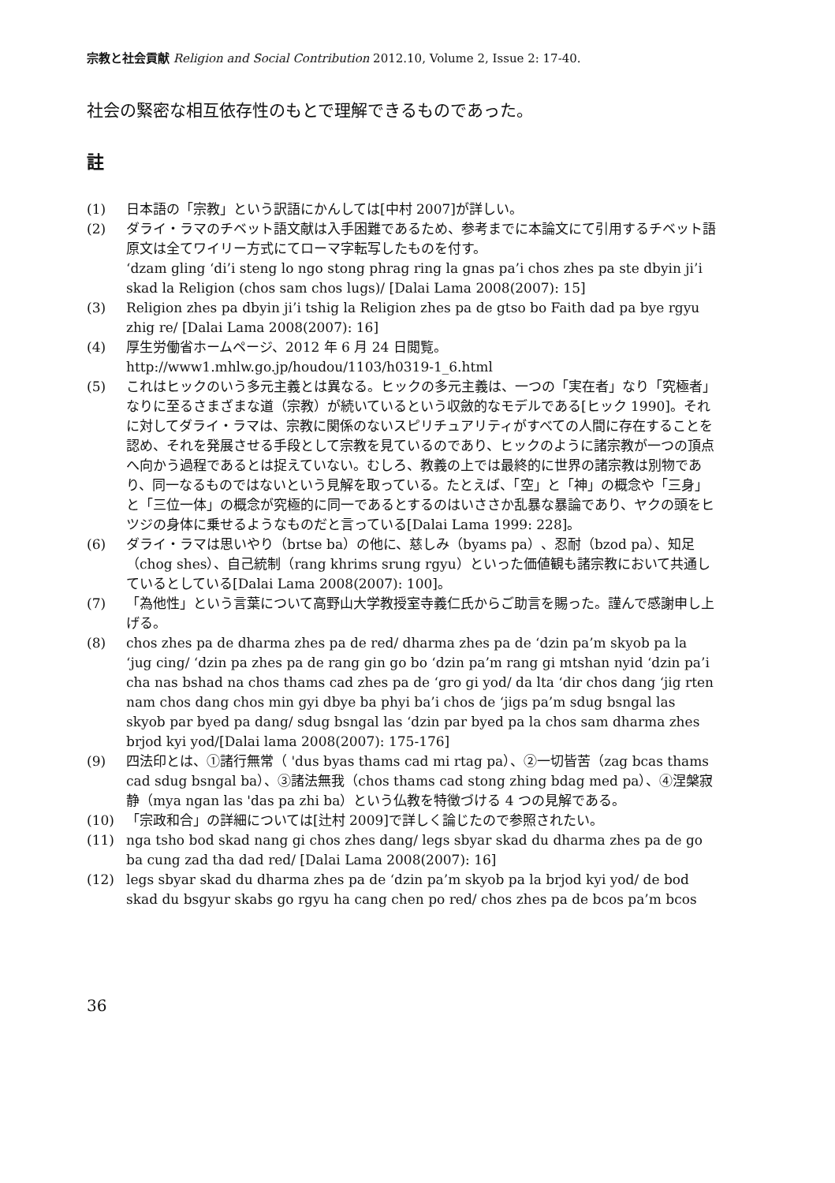宗教と社会貢献 Religion and Social Contribution 2012.10, Volume 2, Issue 2: 17-40.
社会の緊密な相互依存性のもとで理解できるものであった。
註
(1) 日本語の「宗教」という訳語にかんしては[中村 2007]が詳しい。
(2) ダライ・ラマのチベット語文献は入手困難であるため、参考までに本論文にて引用するチベット語原文は全てワイリー方式にてローマ字転写したものを付す。
‘dzam gling ‘di’i steng lo ngo stong phrag ring la gnas pa’i chos zhes pa ste dbyin ji’i skad la Religion (chos sam chos lugs)/ [Dalai Lama 2008(2007): 15]
(3) Religion zhes pa dbyin ji’i tshig la Religion zhes pa de gtso bo Faith dad pa bye rgyu zhig re/ [Dalai Lama 2008(2007): 16]
(4) 厚生労働省ホームページ、2012 年 6 月 24 日閲覧。
http://www1.mhlw.go.jp/houdou/1103/h0319-1_6.html
(5) これはヒックのいう多元主義とは異なる。ヒックの多元主義は、一つの「実在者」なり「究極者」なりに至るさまざまな道（宗教）が続いているという収斂的なモデルである[ヒック 1990]。それに対してダライ・ラマは、宗教に関係のないスピリチュアリティがすべての人間に存在することを認め、それを発展させる手段として宗教を見ているのであり、ヒックのように諸宗教が一つの頂点へ向かう過程であるとは捉えていない。むしろ、教義の上では最終的に世界の諸宗教は別物であり、同一なるものではないという見解を取っている。たとえば、「空」と「神」の概念や「三身」と「三位一体」の概念が究極的に同一であるとするのはいささか乱暴な暴論であり、ヤクの頭をヒツジの身体に乗せるようなものだと言っている[Dalai Lama 1999: 228]。
(6) ダライ・ラマは思いやり（brtse ba）の他に、慈しみ（byams pa）、忍耐（bzod pa）、知足（chog shes）、自己統制（rang khrims srung rgyu）といった価値観も諸宗教において共通しているとしている[Dalai Lama 2008(2007): 100]。
(7) 「為他性」という言葉について高野山大学教授室寺義仁氏からご助言を賜った。謹んで感謝申し上げる。
(8) chos zhes pa de dharma zhes pa de red/ dharma zhes pa de ‘dzin pa’m skyob pa la ‘jug cing/ ‘dzin pa zhes pa de rang gin go bo ‘dzin pa’m rang gi mtshan nyid ‘dzin pa’i cha nas bshad na chos thams cad zhes pa de ‘gro gi yod/ da lta ‘dir chos dang ‘jig rten nam chos dang chos min gyi dbye ba phyi ba’i chos de ‘jigs pa’m sdug bsngal las skyob par byed pa dang/ sdug bsngal las ‘dzin par byed pa la chos sam dharma zhes brjod kyi yod/[Dalai lama 2008(2007): 175-176]
(9) 四法印とは、①諸行無常（ 'dus byas thams cad mi rtag pa）、②一切皆苦（zag bcas thams cad sdug bsngal ba）、③諸法無我（chos thams cad stong zhing bdag med pa）、④涅槃寂静（mya ngan las 'das pa zhi ba）という仏教を特徴づける 4 つの見解である。
(10) 「宗政和合」の詳細については[辻村 2009]で詳しく論じたので参照されたい。
(11) nga tsho bod skad nang gi chos zhes dang/ legs sbyar skad du dharma zhes pa de go ba cung zad tha dad red/ [Dalai Lama 2008(2007): 16]
(12) legs sbyar skad du dharma zhes pa de ‘dzin pa’m skyob pa la brjod kyi yod/ de bod skad du bsgyur skabs go rgyu ha cang chen po red/ chos zhes pa de bcos pa’m bcos
36